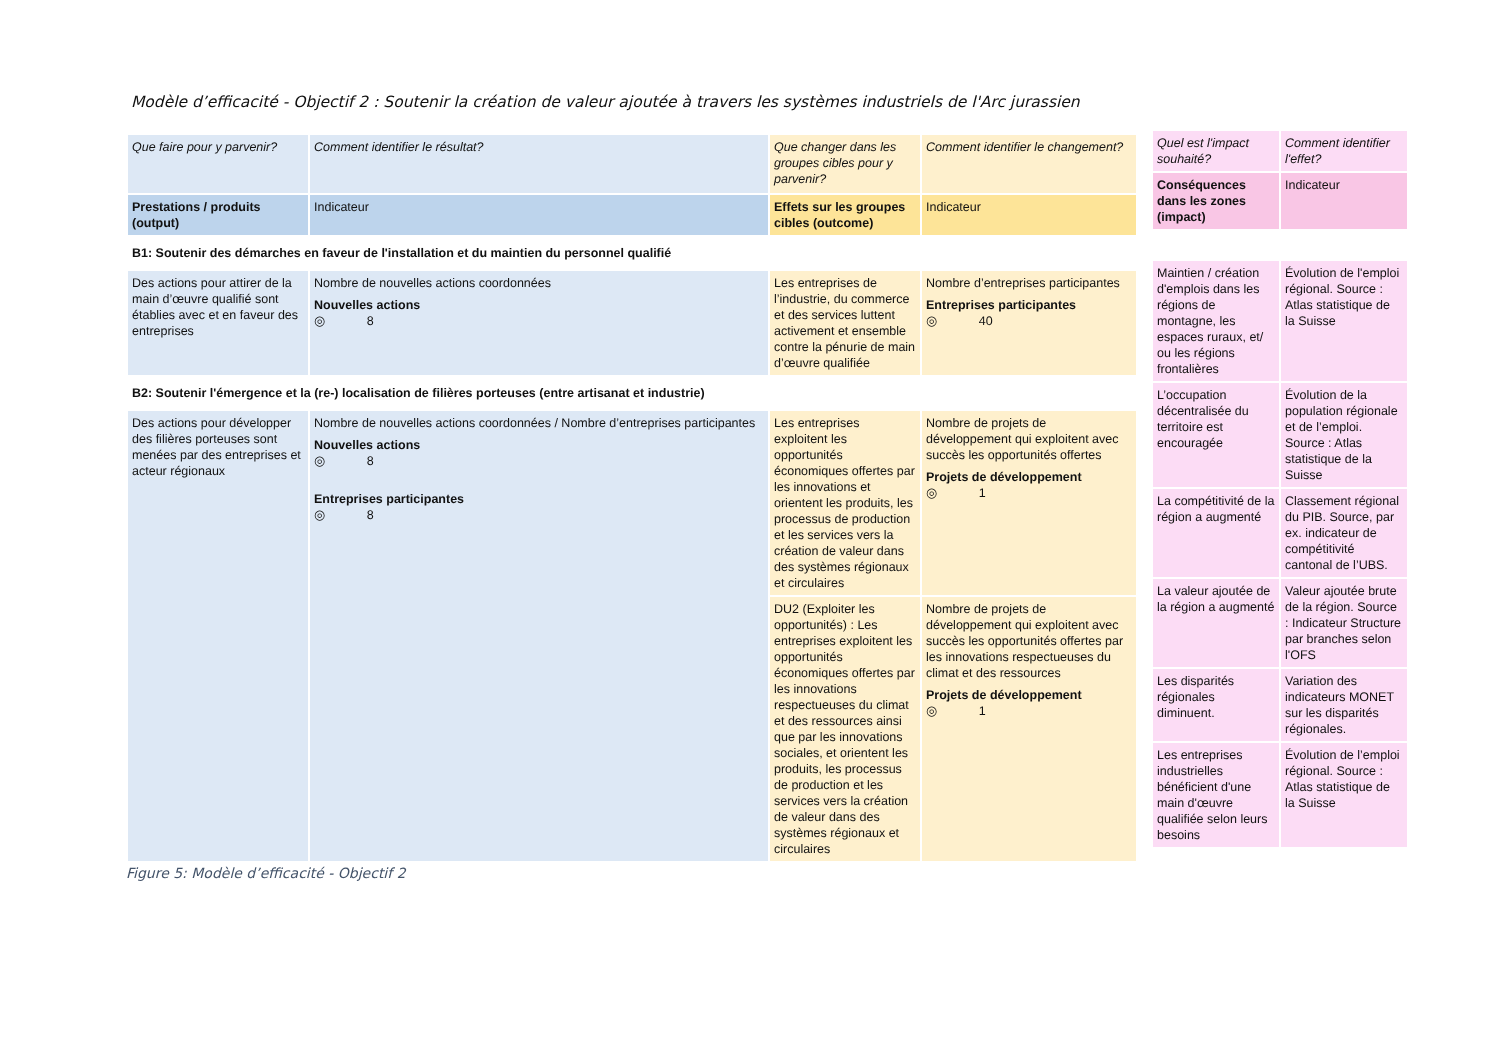Modèle d’efficacité - Objectif 2 : Soutenir la création de valeur ajoutée à travers les systèmes industriels de l'Arc jurassien
| Que faire pour y parvenir? | Comment identifier le résultat? | Que changer dans les groupes cibles pour y parvenir? | Comment identifier le changement? |
| Prestations / produits (output) | Indicateur | Effets sur les groupes cibles (outcome) | Indicateur |
| B1: Soutenir des démarches en faveur de l'installation et du maintien du personnel qualifié | | | |
| Des actions pour attirer de la main d’œuvre qualifié sont établies avec et en faveur des entreprises | Nombre de nouvelles actions coordonnées Nouvelles actions ◎ 8 | Les entreprises de l’industrie, du commerce et des services luttent activement et ensemble contre la pénurie de main d’œuvre qualifiée | Nombre d’entreprises participantes Entreprises participantes ◎ 40 |
| B2: Soutenir l'émergence et la (re-) localisation de filières porteuses (entre artisanat et industrie) | | | |
| Des actions pour développer des filières porteuses sont menées par des entreprises et acteur régionaux | Nombre de nouvelles actions coordonnées / Nombre d’entreprises participantes Nouvelles actions ◎ 8 Entreprises participantes ◎ 8 | Les entreprises exploitent les opportunités économiques offertes par les innovations et orientent les produits, les processus de production et les services vers la création de valeur dans des systèmes régionaux et circulaires | Nombre de projets de développement qui exploitent avec succès les opportunités offertes Projets de développement ◎ 1 |
| | | DU2 (Exploiter les opportunités) : Les entreprises exploitent les opportunités économiques offertes par les innovations respectueuses du climat et des ressources ainsi que par les innovations sociales, et orientent les produits, les processus de production et les services vers la création de valeur dans des systèmes régionaux et circulaires | Nombre de projets de développement qui exploitent avec succès les opportunités offertes par les innovations respectueuses du climat et des ressources Projets de développement ◎ 1 |
| Quel est l'impact souhaité? | Comment identifier l'effet? |
| Conséquences dans les zones (impact) | Indicateur |
| Maintien / création d'emplois dans les régions de montagne, les espaces ruraux, et/ ou les régions frontalières | Évolution de l'emploi régional. Source : Atlas statistique de la Suisse |
| L’occupation décentralisée du territoire est encouragée | Évolution de la population régionale et de l’emploi. Source : Atlas statistique de la Suisse |
| La compétitivité de la région a augmenté | Classement régional du PIB. Source, par ex. indicateur de compétitivité cantonal de l’UBS. |
| La valeur ajoutée de la région a augmenté | Valeur ajoutée brute de la région. Source : Indicateur Structure par branches selon l'OFS |
| Les disparités régionales diminuent. | Variation des indicateurs MONET sur les disparités régionales. |
| Les entreprises industrielles bénéficient d'une main d'œuvre qualifiée selon leurs besoins | Évolution de l’emploi régional. Source : Atlas statistique de la Suisse |
Figure 5: Modèle d’efficacité - Objectif 2